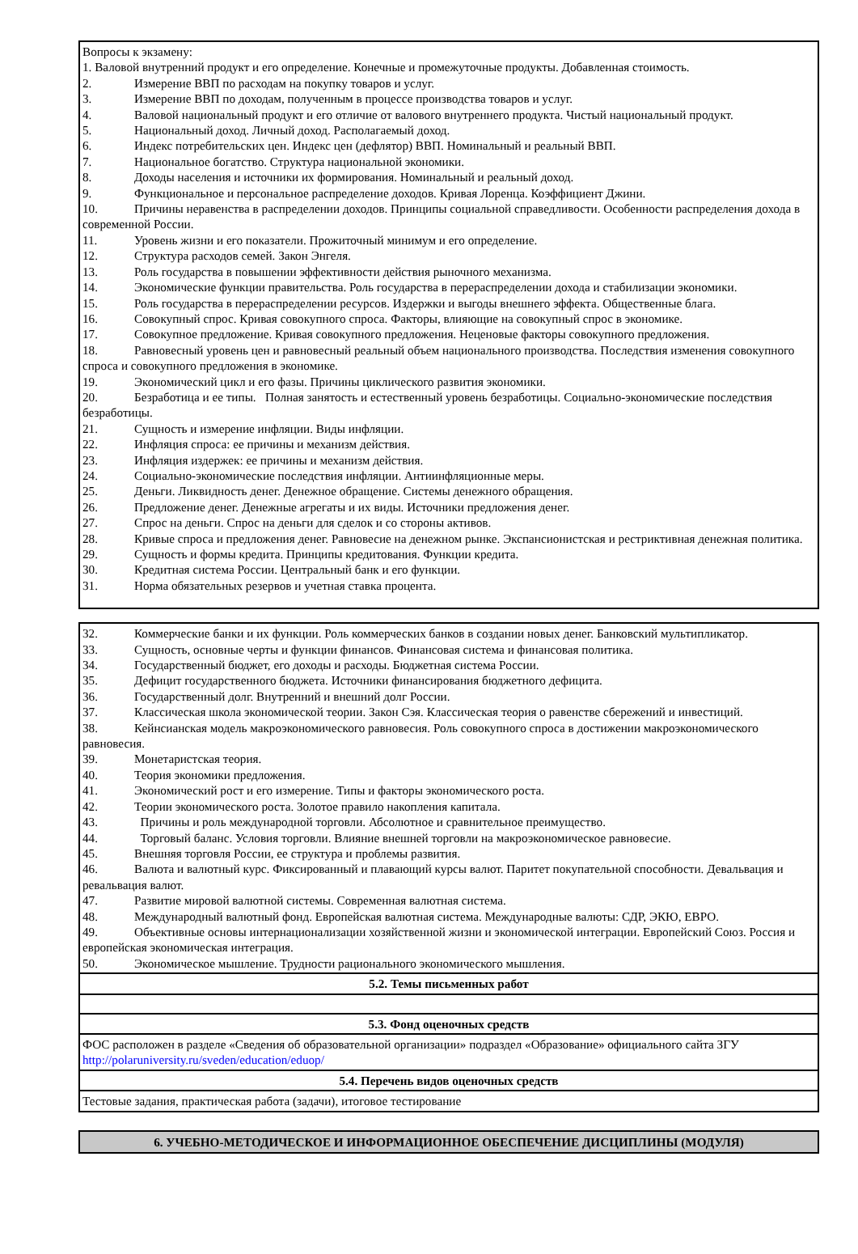Вопросы к экзамену:
1. Валовой внутренний продукт и его определение. Конечные и промежуточные продукты. Добавленная стоимость.
2. Измерение ВВП по расходам на покупку товаров и услуг.
3. Измерение ВВП по доходам, полученным в процессе производства товаров и услуг.
4. Валовой национальный продукт и его отличие от валового внутреннего продукта. Чистый национальный продукт.
5. Национальный доход. Личный доход. Располагаемый доход.
6. Индекс потребительских цен. Индекс цен (дефлятор) ВВП. Номинальный и реальный ВВП.
7. Национальное богатство. Структура национальной экономики.
8. Доходы населения и источники их формирования. Номинальный и реальный доход.
9. Функциональное и персональное распределение доходов. Кривая Лоренца. Коэффициент Джини.
10. Причины неравенства в распределении доходов. Принципы социальной справедливости. Особенности распределения дохода в современной России.
11. Уровень жизни и его показатели. Прожиточный минимум и его определение.
12. Структура расходов семей. Закон Энгеля.
13. Роль государства в повышении эффективности действия рыночного механизма.
14. Экономические функции правительства. Роль государства в перераспределении дохода и стабилизации экономики.
15. Роль государства в перераспределении ресурсов. Издержки и выгоды внешнего эффекта. Общественные блага.
16. Совокупный спрос. Кривая совокупного спроса. Факторы, влияющие на совокупный спрос в экономике.
17. Совокупное предложение. Кривая совокупного предложения. Неценовые факторы совокупного предложения.
18. Равновесный уровень цен и равновесный реальный объем национального производства. Последствия изменения совокупного спроса и совокупного предложения в экономике.
19. Экономический цикл и его фазы. Причины циклического развития экономики.
20. Безработица и ее типы. Полная занятость и естественный уровень безработицы. Социально-экономические последствия безработицы.
21. Сущность и измерение инфляции. Виды инфляции.
22. Инфляция спроса: ее причины и механизм действия.
23. Инфляция издержек: ее причины и механизм действия.
24. Социально-экономические последствия инфляции. Антиинфляционные меры.
25. Деньги. Ликвидность денег. Денежное обращение. Системы денежного обращения.
26. Предложение денег. Денежные агрегаты и их виды. Источники предложения денег.
27. Спрос на деньги. Спрос на деньги для сделок и со стороны активов.
28. Кривые спроса и предложения денег. Равновесие на денежном рынке. Экспансионистская и рестриктивная денежная политика.
29. Сущность и формы кредита. Принципы кредитования. Функции кредита.
30. Кредитная система России. Центральный банк и его функции.
31. Норма обязательных резервов и учетная ставка процента.
32. Коммерческие банки и их функции. Роль коммерческих банков в создании новых денег. Банковский мультипликатор.
33. Сущность, основные черты и функции финансов. Финансовая система и финансовая политика.
34. Государственный бюджет, его доходы и расходы. Бюджетная система России.
35. Дефицит государственного бюджета. Источники финансирования бюджетного дефицита.
36. Государственный долг. Внутренний и внешний долг России.
37. Классическая школа экономической теории. Закон Сэя. Классическая теория о равенстве сбережений и инвестиций.
38. Кейнсианская модель макроэкономического равновесия. Роль совокупного спроса в достижении макроэкономического равновесия.
39. Монетаристская теория.
40. Теория экономики предложения.
41. Экономический рост и его измерение. Типы и факторы экономического роста.
42. Теории экономического роста. Золотое правило накопления капитала.
43. Причины и роль международной торговли. Абсолютное и сравнительное преимущество.
44. Торговый баланс. Условия торговли. Влияние внешней торговли на макроэкономическое равновесие.
45. Внешняя торговля России, ее структура и проблемы развития.
46. Валюта и валютный курс. Фиксированный и плавающий курсы валют. Паритет покупательной способности. Девальвация и ревальвация валют.
47. Развитие мировой валютной системы. Современная валютная система.
48. Международный валютный фонд. Европейская валютная система. Международные валюты: СДР, ЭКЮ, ЕВРО.
49. Объективные основы интернационализации хозяйственной жизни и экономической интеграции. Европейский Союз. Россия и европейская экономическая интеграция.
50. Экономическое мышление. Трудности рационального экономического мышления.
5.2. Темы письменных работ
5.3. Фонд оценочных средств
ФОС расположен в разделе «Сведения об образовательной организации» подраздел «Образование» официального сайта ЗГУ http://polaruniversity.ru/sveden/education/eduop/
5.4. Перечень видов оценочных средств
Тестовые задания, практическая работа (задачи), итоговое тестирование
6. УЧЕБНО-МЕТОДИЧЕСКОЕ И ИНФОРМАЦИОННОЕ ОБЕСПЕЧЕНИЕ ДИСЦИПЛИНЫ (МОДУЛЯ)